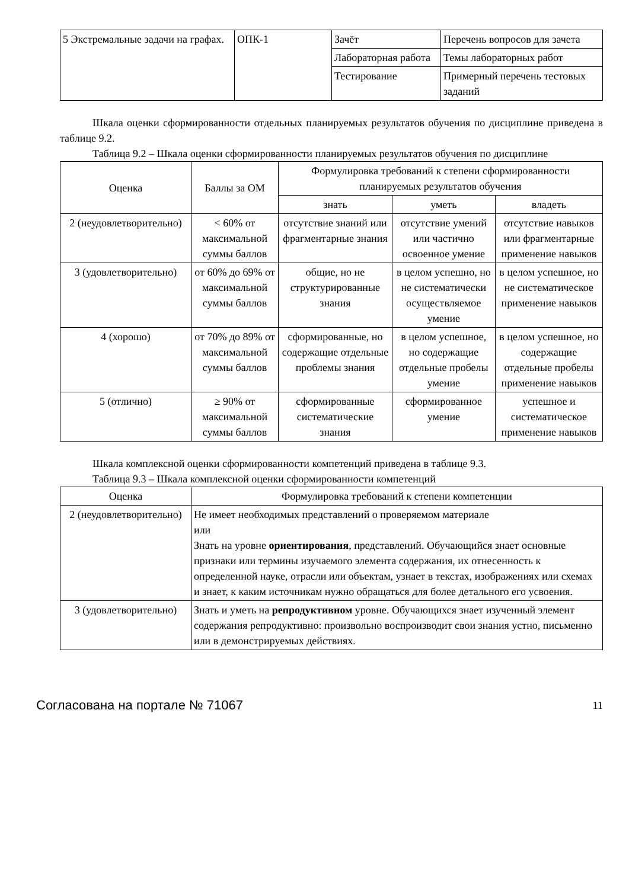| 5 Экстремальные задачи на графах. | ОПК-1 | Зачёт | Перечень вопросов для зачета |
| | | Лабораторная работа | Темы лабораторных работ |
| | | Тестирование | Примерный перечень тестовых заданий |
Шкала оценки сформированности отдельных планируемых результатов обучения по дисциплине приведена в таблице 9.2.
Таблица 9.2 – Шкала оценки сформированности планируемых результатов обучения по дисциплине
| Оценка | Баллы за ОМ | Формулировка требований к степени сформированности планируемых результатов обучения | | |
| --- | --- | --- | --- | --- |
| | | знать | уметь | владеть |
| 2 (неудовлетворительно) | < 60% от максимальной суммы баллов | отсутствие знаний или фрагментарные знания | отсутствие умений или частично освоенное умение | отсутствие навыков или фрагментарные применение навыков |
| 3 (удовлетворительно) | от 60% до 69% от максимальной суммы баллов | общие, но не структурированные знания | в целом успешно, но не систематически осуществляемое умение | в целом успешное, но не систематическое применение навыков |
| 4 (хорошо) | от 70% до 89% от максимальной суммы баллов | сформированные, но содержащие отдельные проблемы знания | в целом успешное, но содержащие отдельные пробелы умение | в целом успешное, но содержащие отдельные пробелы применение навыков |
| 5 (отлично) | ≥ 90% от максимальной суммы баллов | сформированные систематические знания | сформированное умение | успешное и систематическое применение навыков |
Шкала комплексной оценки сформированности компетенций приведена в таблице 9.3.
Таблица 9.3 – Шкала комплексной оценки сформированности компетенций
| Оценка | Формулировка требований к степени компетенции |
| --- | --- |
| 2 (неудовлетворительно) | Не имеет необходимых представлений о проверяемом материале или Знать на уровне ориентирования , представлений. Обучающийся знает основные признаки или термины изучаемого элемента содержания, их отнесенность к определенной науке, отрасли или объектам, узнает в текстах, изображениях или схемах и знает, к каким источникам нужно обращаться для более детального его усвоения. |
| 3 (удовлетворительно) | Знать и уметь на репродуктивном уровне. Обучающихся знает изученный элемент содержания репродуктивно: произвольно воспроизводит свои знания устно, письменно или в демонстрируемых действиях. |
Согласована на портале № 71067 11